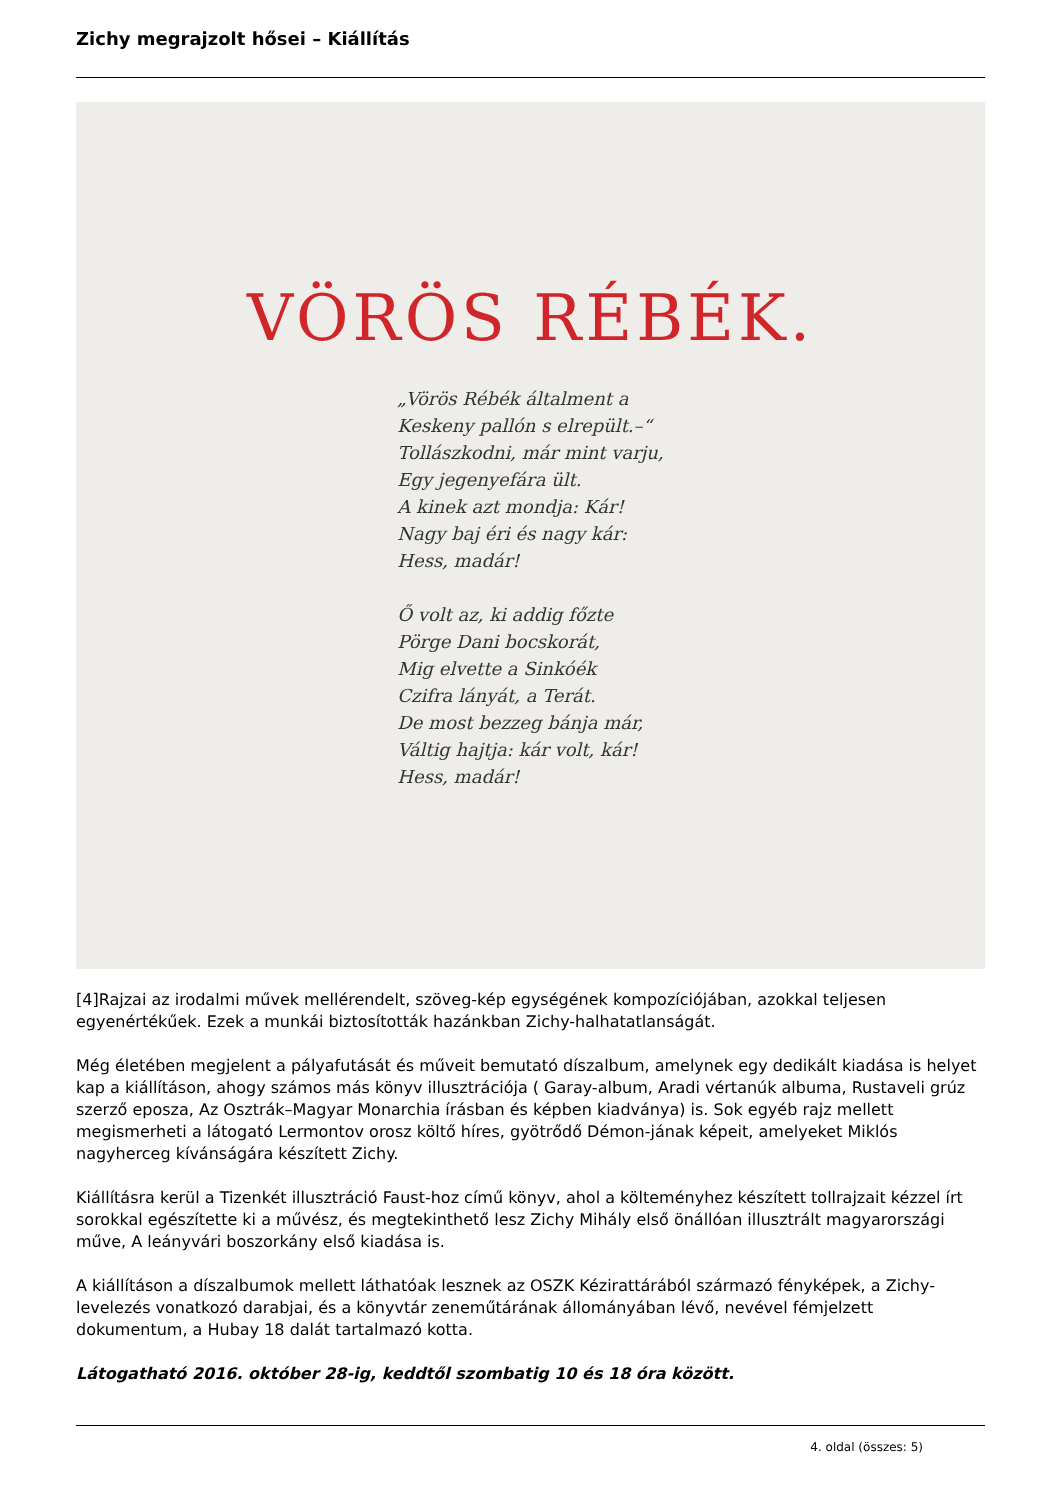Zichy megrajzolt hősei – Kiállítás
VÖRÖS RÉBÉK.
„Vörös Rébék általment a
Keskeny pallón s elrepült.–“
Tollászkodni, már mint varju,
Egy jegenyefára ült.
A kinek azt mondja: Kár!
Nagy baj éri és nagy kár:
Hess, madár!
Ő volt az, ki addig főzte
Pörge Dani bocskorát,
Mig elvette a Sinkóék
Czifra lányát, a Terát.
De most bezzeg bánja már,
Váltig hajtja: kár volt, kár!
Hess, madár!
[4]Rajzai az irodalmi művek mellérendelt, szöveg-kép egységének kompozíciójában, azokkal teljesen egyenértékűek. Ezek a munkái biztosították hazánkban Zichy-halhatatlanságát.
Még életében megjelent a pályafutását és műveit bemutató díszalbum, amelynek egy dedikált kiadása is helyet kap a kiállításon, ahogy számos más könyv illusztrációja ( Garay-album, Aradi vértanúk albuma, Rustaveli grúz szerző eposza, Az Osztrák–Magyar Monarchia írásban és képben kiadványa) is. Sok egyéb rajz mellett megismerheti a látogató Lermontov orosz költő híres, gyötrődő Démon-jának képeit, amelyeket Miklós nagyherceg kívánságára készített Zichy.
Kiállításra kerül a Tizenkét illusztráció Faust-hoz című könyv, ahol a költeményhez készített tollrajzait kézzel írt sorokkal egészítette ki a művész, és megtekinthető lesz Zichy Mihály első önállóan illusztrált magyarországi műve, A leányvári boszorkány első kiadása is.
A kiállításon a díszalbumok mellett láthatóak lesznek az OSZK Kézirattárából származó fényképek, a Zichy-levelezés vonatkozó darabjai, és a könyvtár zeneműtárának állományában lévő, nevével fémjelzett dokumentum, a Hubay 18 dalát tartalmazó kotta.
Látogatható 2016. október 28-ig, keddtől szombatig 10 és 18 óra között.
4. oldal (összes: 5)